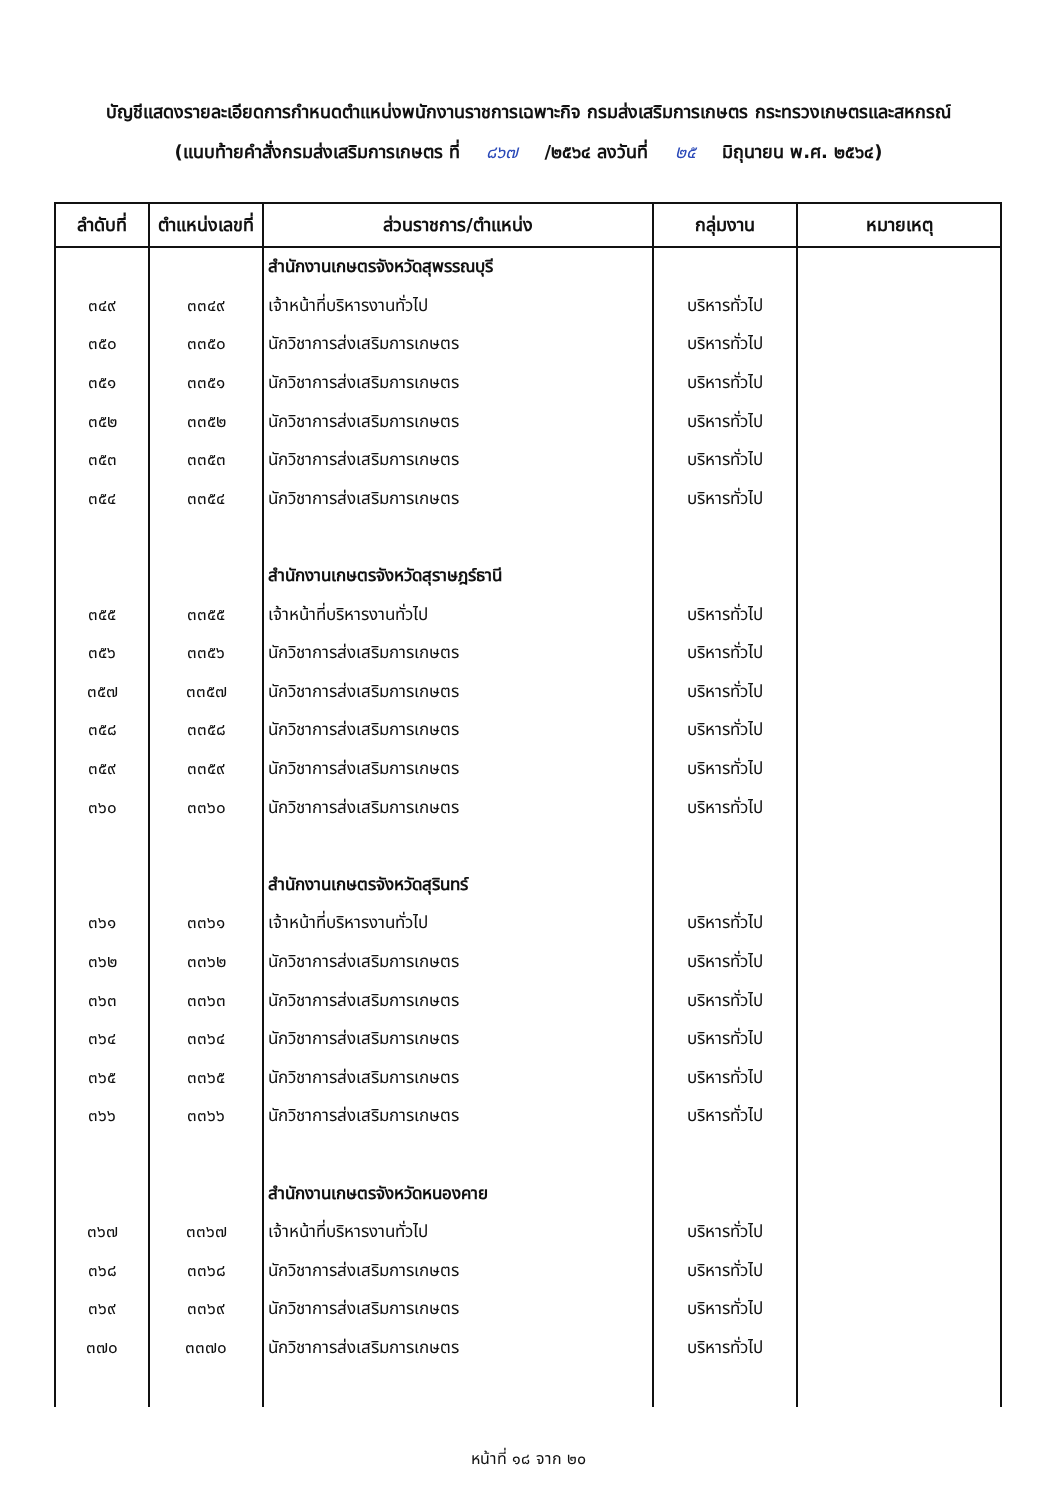บัญชีแสดงรายละเอียดการกำหนดตำแหน่งพนักงานราชการเฉพาะกิจ กรมส่งเสริมการเกษตร กระทรวงเกษตรและสหกรณ์
(แนบท้ายคำสั่งกรมส่งเสริมการเกษตร ที่ ๘๖๗ /๒๕๖๔ ลงวันที่ ๒๕ มิถุนายน พ.ศ. ๒๕๖๔)
| ลำดับที่ | ตำแหน่งเลขที่ | ส่วนราชการ/ตำแหน่ง | กลุ่มงาน | หมายเหตุ |
| --- | --- | --- | --- | --- |
| | | สำนักงานเกษตรจังหวัดสุพรรณบุรี | | |
| ๓๔๙ | ๓๓๔๙ | เจ้าหน้าที่บริหารงานทั่วไป | บริหารทั่วไป | |
| ๓๕๐ | ๓๓๕๐ | นักวิชาการส่งเสริมการเกษตร | บริหารทั่วไป | |
| ๓๕๑ | ๓๓๕๑ | นักวิชาการส่งเสริมการเกษตร | บริหารทั่วไป | |
| ๓๕๒ | ๓๓๕๒ | นักวิชาการส่งเสริมการเกษตร | บริหารทั่วไป | |
| ๓๕๓ | ๓๓๕๓ | นักวิชาการส่งเสริมการเกษตร | บริหารทั่วไป | |
| ๓๕๔ | ๓๓๕๔ | นักวิชาการส่งเสริมการเกษตร | บริหารทั่วไป | |
| | | สำนักงานเกษตรจังหวัดสุราษฎร์ธานี | | |
| ๓๕๕ | ๓๓๕๕ | เจ้าหน้าที่บริหารงานทั่วไป | บริหารทั่วไป | |
| ๓๕๖ | ๓๓๕๖ | นักวิชาการส่งเสริมการเกษตร | บริหารทั่วไป | |
| ๓๕๗ | ๓๓๕๗ | นักวิชาการส่งเสริมการเกษตร | บริหารทั่วไป | |
| ๓๕๘ | ๓๓๕๘ | นักวิชาการส่งเสริมการเกษตร | บริหารทั่วไป | |
| ๓๕๙ | ๓๓๕๙ | นักวิชาการส่งเสริมการเกษตร | บริหารทั่วไป | |
| ๓๖๐ | ๓๓๖๐ | นักวิชาการส่งเสริมการเกษตร | บริหารทั่วไป | |
| | | สำนักงานเกษตรจังหวัดสุรินทร์ | | |
| ๓๖๑ | ๓๓๖๑ | เจ้าหน้าที่บริหารงานทั่วไป | บริหารทั่วไป | |
| ๓๖๒ | ๓๓๖๒ | นักวิชาการส่งเสริมการเกษตร | บริหารทั่วไป | |
| ๓๖๓ | ๓๓๖๓ | นักวิชาการส่งเสริมการเกษตร | บริหารทั่วไป | |
| ๓๖๔ | ๓๓๖๔ | นักวิชาการส่งเสริมการเกษตร | บริหารทั่วไป | |
| ๓๖๕ | ๓๓๖๕ | นักวิชาการส่งเสริมการเกษตร | บริหารทั่วไป | |
| ๓๖๖ | ๓๓๖๖ | นักวิชาการส่งเสริมการเกษตร | บริหารทั่วไป | |
| | | สำนักงานเกษตรจังหวัดหนองคาย | | |
| ๓๖๗ | ๓๓๖๗ | เจ้าหน้าที่บริหารงานทั่วไป | บริหารทั่วไป | |
| ๓๖๘ | ๓๓๖๘ | นักวิชาการส่งเสริมการเกษตร | บริหารทั่วไป | |
| ๓๖๙ | ๓๓๖๙ | นักวิชาการส่งเสริมการเกษตร | บริหารทั่วไป | |
| ๓๗๐ | ๓๓๗๐ | นักวิชาการส่งเสริมการเกษตร | บริหารทั่วไป | |
หน้าที่ ๑๘ จาก ๒๐